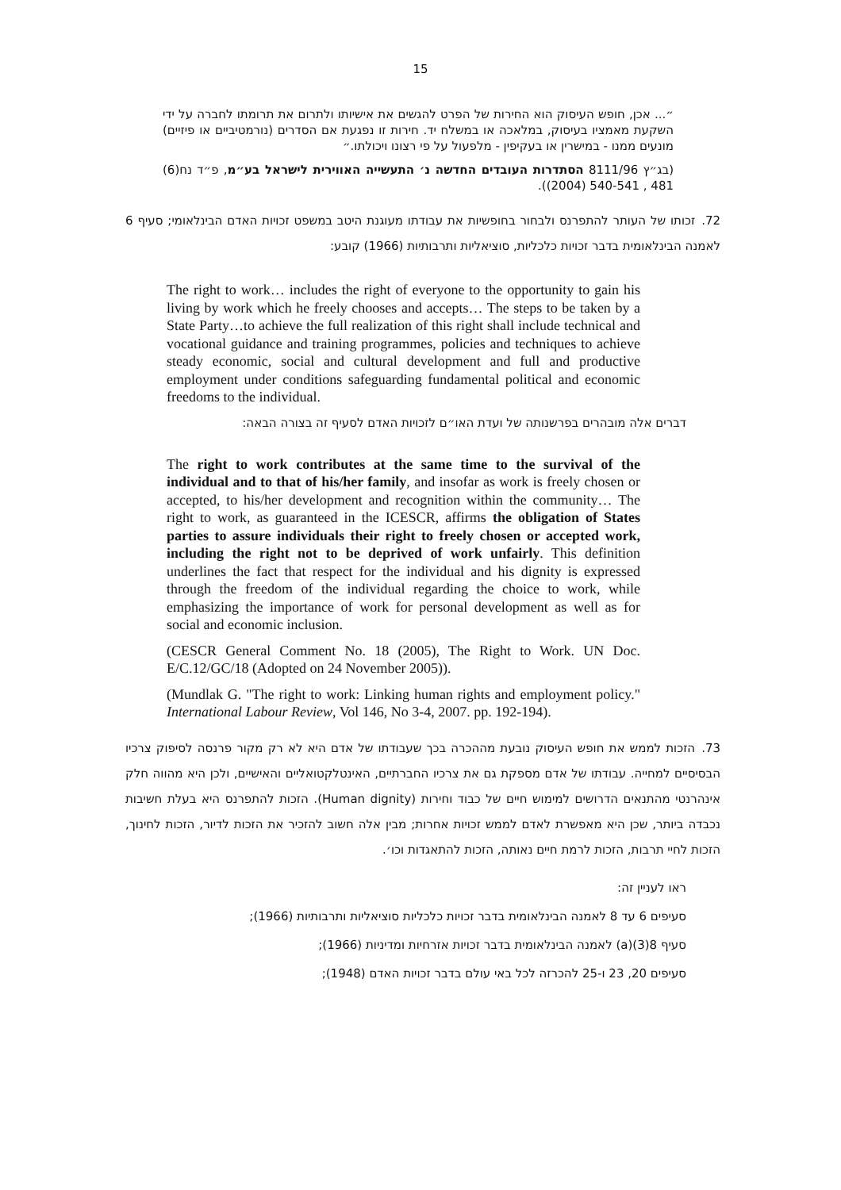15
״... אכן, חופש העיסוק הוא החירות של הפרט להגשים את אישיותו ולתרום את תרומתו לחברה על ידי השקעת מאמציו בעיסוק, במלאכה או במשלח יד. חירות זו נפגעת אם הסדרים (נורמטיביים או פיזיים) מונעים ממנו - במישרין או בעקיפין - מלפעול על פי רצונו ויכולתו.״
(בג״ץ 8111/96 הסתדרות העובדים החדשה נ׳ התעשייה האווירית לישראל בע״מ, פ״ד נח(6) 481 , 540-541 (2004)).
72. זכותו של העותר להתפרנס ולבחור בחופשיות את עבודתו מעוגנת היטב במשפט זכויות האדם הבינלאומי; סעיף 6 לאמנה הבינלאומית בדבר זכויות כלכליות, סוציאליות ותרבותיות (1966) קובע:
The right to work… includes the right of everyone to the opportunity to gain his living by work which he freely chooses and accepts… The steps to be taken by a State Party…to achieve the full realization of this right shall include technical and vocational guidance and training programmes, policies and techniques to achieve steady economic, social and cultural development and full and productive employment under conditions safeguarding fundamental political and economic freedoms to the individual.
דברים אלה מובהרים בפרשנותה של ועדת האו״ם לזכויות האדם לסעיף זה בצורה הבאה:
The right to work contributes at the same time to the survival of the individual and to that of his/her family, and insofar as work is freely chosen or accepted, to his/her development and recognition within the community… The right to work, as guaranteed in the ICESCR, affirms the obligation of States parties to assure individuals their right to freely chosen or accepted work, including the right not to be deprived of work unfairly. This definition underlines the fact that respect for the individual and his dignity is expressed through the freedom of the individual regarding the choice to work, while emphasizing the importance of work for personal development as well as for social and economic inclusion.
(CESCR General Comment No. 18 (2005), The Right to Work. UN Doc. E/C.12/GC/18 (Adopted on 24 November 2005)).
(Mundlak G. "The right to work: Linking human rights and employment policy." International Labour Review, Vol 146, No 3-4, 2007. pp. 192-194).
73. הזכות לממש את חופש העיסוק נובעת מההכרה בכך שעבודתו של אדם היא לא רק מקור פרנסה לסיפוק צרכיו הבסיסיים למחייה. עבודתו של אדם מספקת גם את צרכיו החברתיים, האינטלקטואליים והאישיים, ולכן היא מהווה חלק אינהרנטי מהתנאים הדרושים למימוש חיים של כבוד וחירות (Human dignity). הזכות להתפרנס היא בעלת חשיבות נכבדה ביותר, שכן היא מאפשרת לאדם לממש זכויות אחרות; מבין אלה חשוב להזכיר את הזכות לדיור, הזכות לחינוך, הזכות לחיי תרבות, הזכות לרמת חיים נאותה, הזכות להתאגדות וכו׳.
ראו לעניין זה:
סעיפים 6 עד 8 לאמנה הבינלאומית בדבר זכויות כלכליות סוציאליות ותרבותיות (1966);
סעיף 8(3)(a) לאמנה הבינלאומית בדבר זכויות אזרחיות ומדיניות (1966);
סעיפים 20, 23 ו-25 להכרזה לכל באי עולם בדבר זכויות האדם (1948);